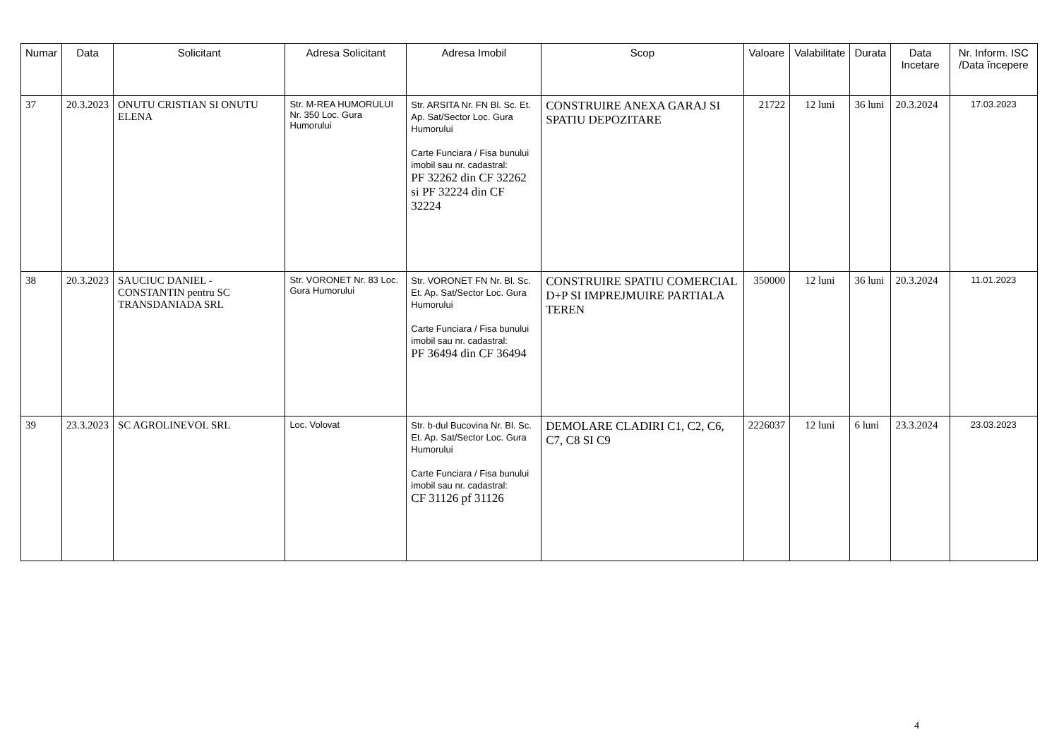| Numar | Data | Solicitant | Adresa Solicitant | Adresa Imobil | Scop | Valoare | Valabilitate | Durata | Data Incetare | Nr. Inform. ISC /Data începere |
| --- | --- | --- | --- | --- | --- | --- | --- | --- | --- | --- |
| 37 | 20.3.2023 | ONUTU CRISTIAN SI ONUTU ELENA | Str. M-REA HUMORULUI Nr. 350 Loc. Gura Humorului | Str. ARSITA Nr. FN Bl. Sc. Et. Ap. Sat/Sector Loc. Gura Humorului Carte Funciara / Fisa bunului imobil sau nr. cadastral: PF 32262 din CF 32262 si PF 32224 din CF 32224 | CONSTRUIRE ANEXA GARAJ SI SPATIU DEPOZITARE | 21722 | 12 luni | 36 luni | 20.3.2024 | 17.03.2023 |
| 38 | 20.3.2023 | SAUCIUC DANIEL - CONSTANTIN pentru SC TRANSDANIADA SRL | Str. VORONET Nr. 83 Loc. Gura Humorului | Str. VORONET FN Nr. Bl. Sc. Et. Ap. Sat/Sector Loc. Gura Humorului Carte Funciara / Fisa bunului imobil sau nr. cadastral: PF 36494 din CF 36494 | CONSTRUIRE SPATIU COMERCIAL D+P SI IMPREJMUIRE PARTIALA TEREN | 350000 | 12 luni | 36 luni | 20.3.2024 | 11.01.2023 |
| 39 | 23.3.2023 | SC AGROLINEVOL SRL | Loc. Volovat | Str. b-dul Bucovina Nr. Bl. Sc. Et. Ap. Sat/Sector Loc. Gura Humorului Carte Funciara / Fisa bunului imobil sau nr. cadastral: CF 31126 pf 31126 | DEMOLARE CLADIRI C1, C2, C6, C7, C8 SI C9 | 2226037 | 12 luni | 6 luni | 23.3.2024 | 23.03.2023 |
4